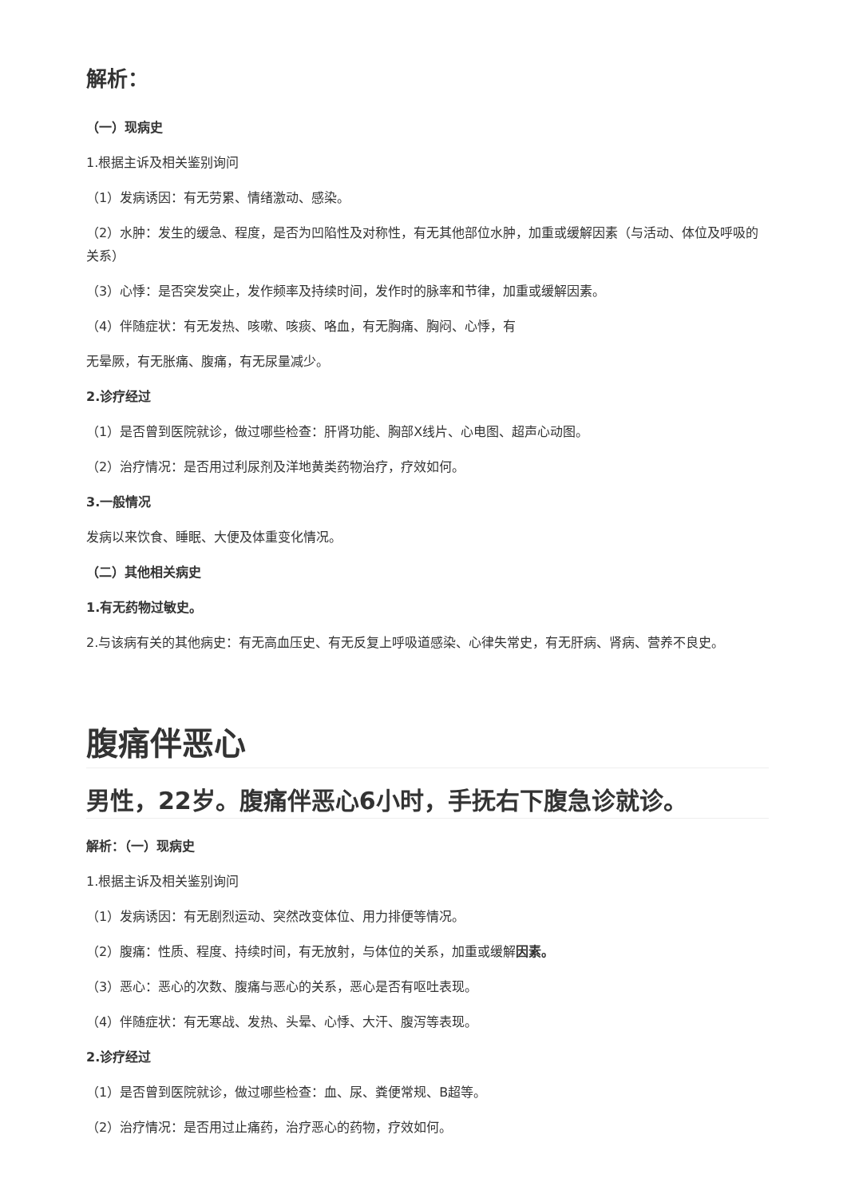解析：
（一）现病史
1.根据主诉及相关鉴别询问
（1）发病诱因：有无劳累、情绪激动、感染。
（2）水肿：发生的缓急、程度，是否为凹陷性及对称性，有无其他部位水肿，加重或缓解因素（与活动、体位及呼吸的关系）
（3）心悸：是否突发突止，发作频率及持续时间，发作时的脉率和节律，加重或缓解因素。
（4）伴随症状：有无发热、咳嗽、咳痰、咯血，有无胸痛、胸闷、心悸，有
无晕厥，有无胀痛、腹痛，有无尿量减少。
2.诊疗经过
（1）是否曾到医院就诊，做过哪些检查：肝肾功能、胸部X线片、心电图、超声心动图。
（2）治疗情况：是否用过利尿剂及洋地黄类药物治疗，疗效如何。
3.一般情况
发病以来饮食、睡眠、大便及体重变化情况。
（二）其他相关病史
1.有无药物过敏史。
2.与该病有关的其他病史：有无高血压史、有无反复上呼吸道感染、心律失常史，有无肝病、肾病、营养不良史。
腹痛伴恶心
男性，22岁。腹痛伴恶心6小时，手抚右下腹急诊就诊。
解析：（一）现病史
1.根据主诉及相关鉴别询问
（1）发病诱因：有无剧烈运动、突然改变体位、用力排便等情况。
（2）腹痛：性质、程度、持续时间，有无放射，与体位的关系，加重或缓解因素。
（3）恶心：恶心的次数、腹痛与恶心的关系，恶心是否有呕吐表现。
（4）伴随症状：有无寒战、发热、头晕、心悸、大汗、腹泻等表现。
2.诊疗经过
（1）是否曾到医院就诊，做过哪些检查：血、尿、粪便常规、B超等。
（2）治疗情况：是否用过止痛药，治疗恶心的药物，疗效如何。